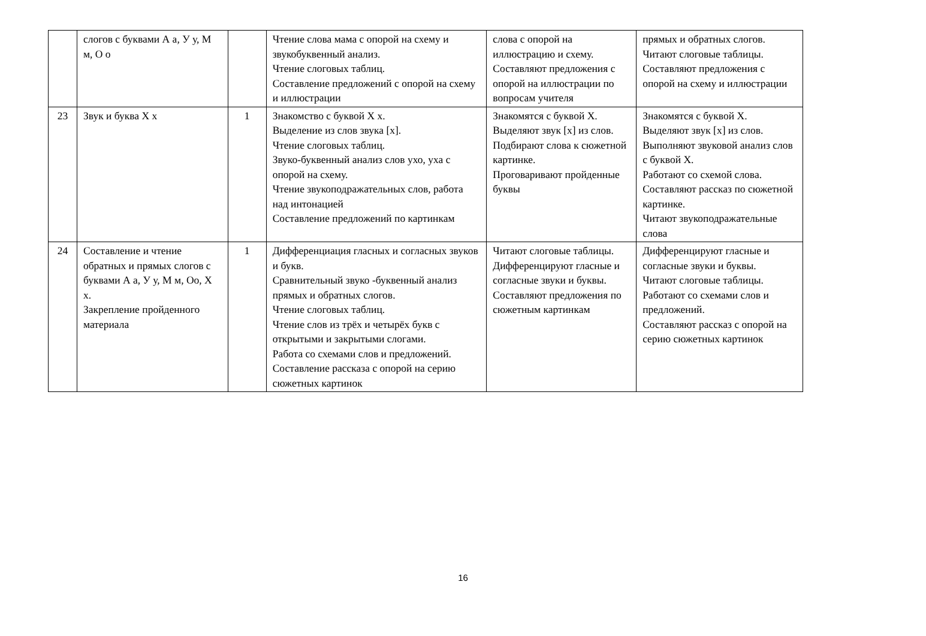| | слогов с буквами А а, У у, М м, О о | | Чтение слова мама с опорой на схему и звукобуквенный анализ. Чтение слоговых таблиц. Составление предложений с опорой на схему и иллюстрации | слова с опорой на иллюстрацию и схему. Составляют предложения с опорой на иллюстрации по вопросам учителя | прямых и обратных слогов. Читают слоговые таблицы. Составляют предложения с опорой на схему и иллюстрации |
| 23 | Звук и буква Х х | 1 | Знакомство с буквой Х х. Выделение из слов звука [х]. Чтение слоговых таблиц. Звуко-буквенный анализ слов ухо, уха с опорой на схему. Чтение звукоподражательных слов, работа над интонацией Составление предложений по картинкам | Знакомятся с буквой Х. Выделяют звук [х] из слов. Подбирают слова к сюжетной картинке. Проговаривают пройденные буквы | Знакомятся с буквой Х. Выделяют звук [х] из слов. Выполняют звуковой анализ слов с буквой Х. Работают со схемой слова. Составляют рассказ по сюжетной картинке. Читают звукоподражательные слова |
| 24 | Составление и чтение обратных и прямых слогов с буквами А а, У у, М м, Оо, Х х. Закрепление пройденного материала | 1 | Дифференциация гласных и согласных звуков и букв. Сравнительный звуко -буквенный анализ прямых и обратных слогов. Чтение слоговых таблиц. Чтение слов из трёх и четырёх букв с открытыми и закрытыми слогами. Работа со схемами слов и предложений. Составление рассказа с опорой на серию сюжетных картинок | Читают слоговые таблицы. Дифференцируют гласные и согласные звуки и буквы. Составляют предложения по сюжетным картинкам | Дифференцируют гласные и согласные звуки и буквы. Читают слоговые таблицы. Работают со схемами слов и предложений. Составляют рассказ с опорой на серию сюжетных картинок |
16